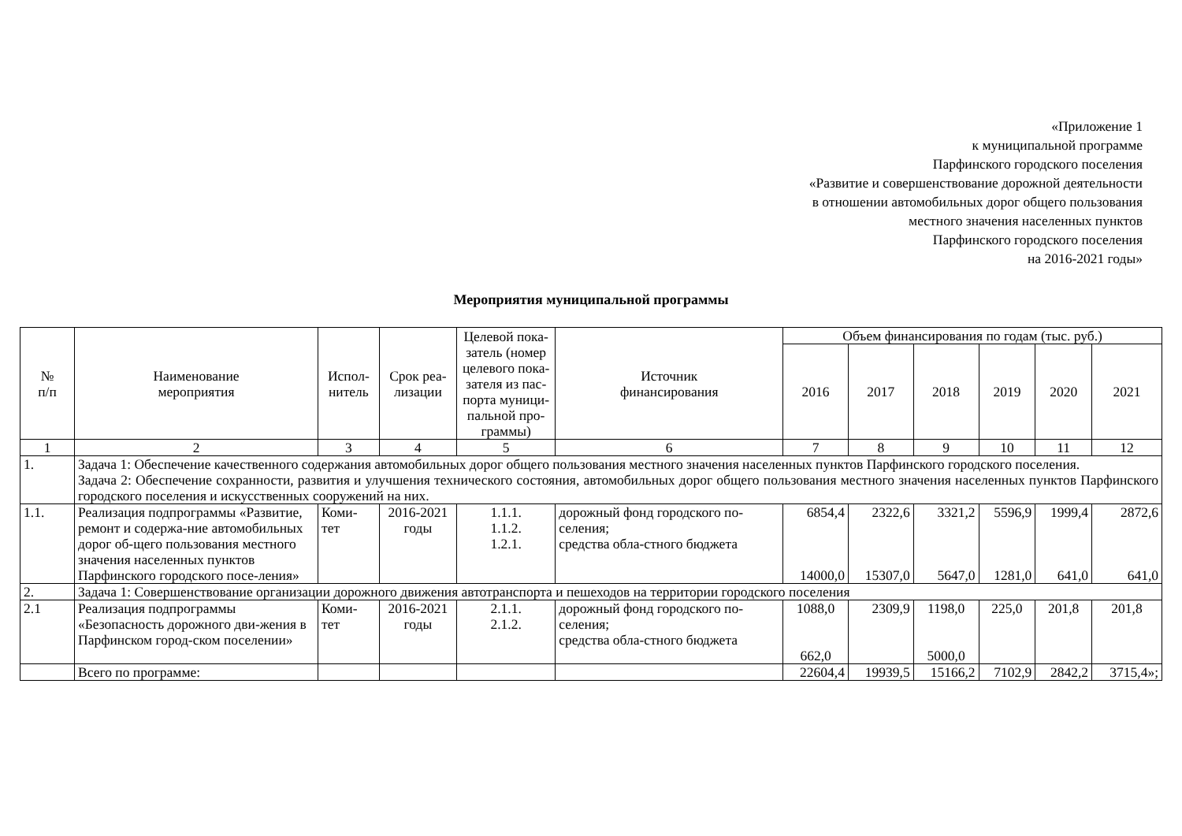«Приложение 1
к муниципальной программе
Парфинского городского поселения
«Развитие и совершенствование дорожной деятельности
в отношении автомобильных дорог общего пользования
местного значения населенных пунктов
Парфинского городского поселения
на 2016-2021 годы»
Мероприятия муниципальной программы
| № п/п | Наименование мероприятия | Испол- нитель | Срок реа- лизации | Целевой пока- затель (номер целевого пока- зателя из пас- порта муници- пальной про- граммы) | Источник финансирования | Объем финансирования по годам (тыс. руб.) | | | | | |
| --- | --- | --- | --- | --- | --- | --- | --- | --- | --- | --- | --- |
| | | | | | | 2016 | 2017 | 2018 | 2019 | 2020 | 2021 |
| 1 | 2 | 3 | 4 | 5 | 6 | 7 | 8 | 9 | 10 | 11 | 12 |
| 1. | Задача 1: Обеспечение качественного содержания автомобильных дорог общего пользования местного значения населенных пунктов Парфинского городского поселения. Задача 2: Обеспечение сохранности, развития и улучшения технического состояния, автомобильных дорог общего пользования местного значения населенных пунктов Парфинского городского поселения и искусственных сооружений на них. | | | | | | | | | | |
| 1.1. | Реализация подпрограммы «Развитие, ремонт и содержа-ние автомобильных дорог об-щего пользования местного значения населенных пунктов Парфинского городского посе-ления» | Коми- тет | 2016-2021 годы | 1.1.1. 1.1.2. 1.2.1. | дорожный фонд городского по-селения; средства обла-стного бюджета | 6854,4 14000,0 | 2322,6 15307,0 | 3321,2 5647,0 | 5596,9 1281,0 | 1999,4 641,0 | 2872,6 641,0 |
| 2. | Задача 1: Совершенствование организации дорожного движения автотранспорта и пешеходов на территории городского поселения | | | | | | | | | | |
| 2.1 | Реализация подпрограммы «Безопасность дорожного дви-жения в Парфинском город-ском поселении» | Коми- тет | 2016-2021 годы | 2.1.1. 2.1.2. | дорожный фонд городского по-селения; средства обла-стного бюджета | 1088,0 662,0 | 2309,9 | 1198,0 5000,0 | 225,0 | 201,8 | 201,8 |
| | Всего по программе: | | | | | 22604,4 | 19939,5 | 15166,2 | 7102,9 | 2842,2 | 3715,4»; |